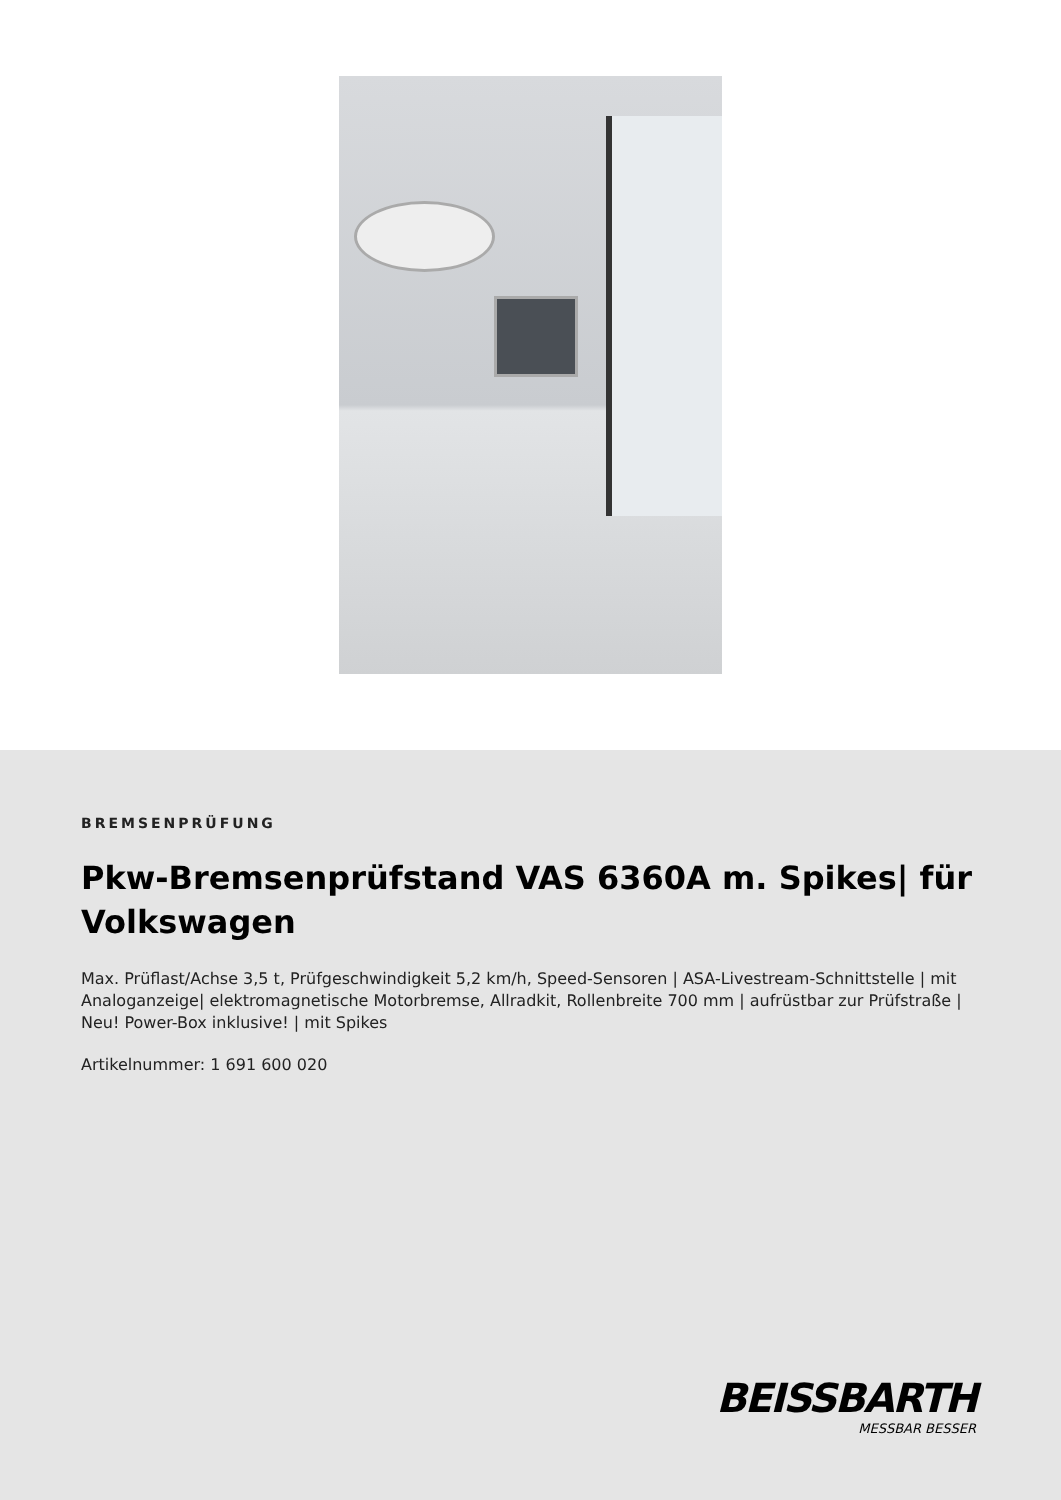BREMSENPRÜFUNG
Pkw-Bremsenprüfstand VAS 6360A m. Spikes| für Volkswagen
Max. Prüflast/Achse 3,5 t, Prüfgeschwindigkeit 5,2 km/h, Speed-Sensoren | ASA-Livestream-Schnittstelle | mit Analoganzeige| elektromagnetische Motorbremse, Allradkit, Rollenbreite 700 mm | aufrüstbar zur Prüfstraße | Neu! Power-Box inklusive! | mit Spikes
Artikelnummer: 1 691 600 020
BEISSBARTH
MESSBAR BESSER